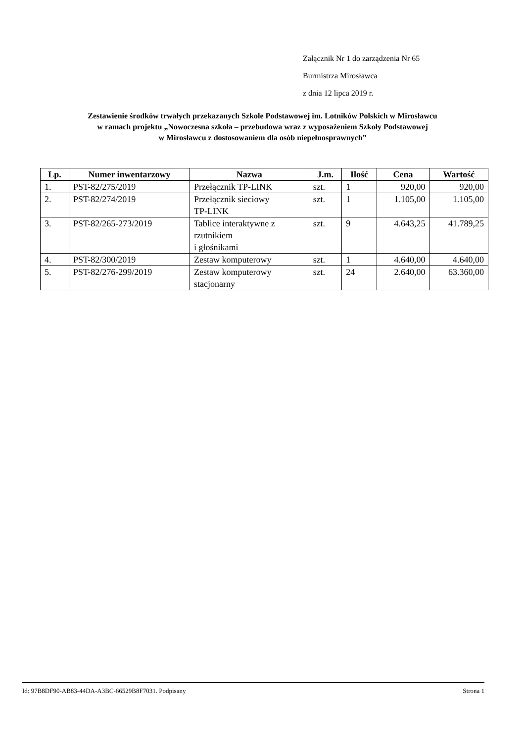Załącznik Nr 1 do zarządzenia Nr 65
Burmistrza Mirosławca
z dnia 12 lipca 2019 r.
Zestawienie środków trwałych przekazanych Szkole Podstawowej im. Lotników Polskich w Mirosławcu
w ramach projektu „Nowoczesna szkoła – przebudowa wraz z wyposażeniem Szkoły Podstawowej
w Mirosławcu z dostosowaniem dla osób niepełnosprawnych”
| Lp. | Numer inwentarzowy | Nazwa | J.m. | Ilość | Cena | Wartość |
| --- | --- | --- | --- | --- | --- | --- |
| 1. | PST-82/275/2019 | Przełącznik TP-LINK | szt. | 1 | 920,00 | 920,00 |
| 2. | PST-82/274/2019 | Przełącznik sieciowy TP-LINK | szt. | 1 | 1.105,00 | 1.105,00 |
| 3. | PST-82/265-273/2019 | Tablice interaktywne z rzutnikiem i głośnikami | szt. | 9 | 4.643,25 | 41.789,25 |
| 4. | PST-82/300/2019 | Zestaw komputerowy | szt. | 1 | 4.640,00 | 4.640,00 |
| 5. | PST-82/276-299/2019 | Zestaw komputerowy stacjonarny | szt. | 24 | 2.640,00 | 63.360,00 |
Id: 97B8DF90-AB83-44DA-A3BC-66529B8F7031. Podpisany Strona 1